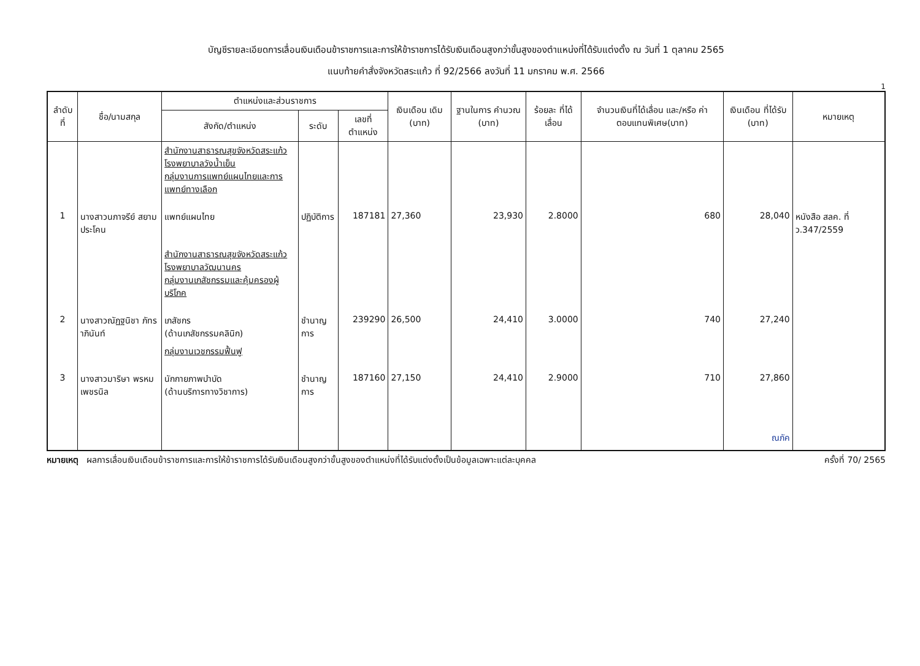บัญชีรายละเอียดการเลื่อนเงินเดือนข้าราชการและการให้ข้าราชการได้รับเงินเดือนสูงกว่าขั้นสูงของตำแหน่งที่ได้รับแต่งตั้ง ณ วันที่ 1 ตุลาคม 2565
แนบท้ายคำสั่งจังหวัดสระแก้ว ที่ 92/2566 ลงวันที่ 11 มกราคม พ.ศ. 2566
1
| ลำดับ ที่ | ชื่อ/นามสกุล | ตำแหน่งและส่วนราชการ | | | เงินเดือน เดิม (บาท) | ฐานในการ คำนวณ (บาท) | ร้อยละ ที่ได้ เลื่อน | จำนวนเงินที่ได้เลื่อน และ/หรือ ค่าตอบแทนพิเศษ(บาท) | เงินเดือน ที่ได้รับ (บาท) | หมายเหตุ |
| --- | --- | --- | --- | --- | --- | --- | --- | --- | --- | --- |
| | | สังกัด/ตำแหน่ง | ระดับ | เลขที่ ตำแหน่ง | | | | | | |
| | | สำนักงานสาธารณสุขจังหวัดสระแก้ว โรงพยาบาลวังน้ำเย็น กลุ่มงานการแพทย์แผนไทยและการแพทย์ทางเลือก | | | | | | | | |
| 1 | นางสาวนภาจรีย์ สยามประโคน | แพทย์แผนไทย | ปฏิบัติการ | 187181 | 27,360 | 23,930 | 2.8000 | 680 | 28,040 | หนังสือ สลค. ที่ ว.347/2559 |
| | | สำนักงานสาธารณสุขจังหวัดสระแก้ว โรงพยาบาลวัฒนานคร กลุ่มงานเภสัชกรรมและคุ้มครองผู้บริโภค | | | | | | | | |
| 2 | นางสาวณัฏฐนิชา ภัทราภินันท์ | เภสัชกร (ด้านเภสัชกรรมคลินิก) | ชำนาญการ | 239290 | 26,500 | 24,410 | 3.0000 | 740 | 27,240 | |
| | | กลุ่มงานเวชกรรมฟื้นฟู | | | | | | | | |
| 3 | นางสาวมาริษา พรหมเพชรนิล | นักกายภาพบำบัด (ด้านบริการทางวิชาการ) | ชำนาญการ | 187160 | 27,150 | 24,410 | 2.9000 | 710 | 27,860 ณภัค | |
หมายเหตุ ผลการเลื่อนเงินเดือนข้าราชการและการให้ข้าราชการได้รับเงินเดือนสูงกว่าขั้นสูงของตำแหน่งที่ได้รับแต่งตั้งเป็นข้อมูลเฉพาะแต่ละบุคคล
ครั้งที่ 70/ 2565